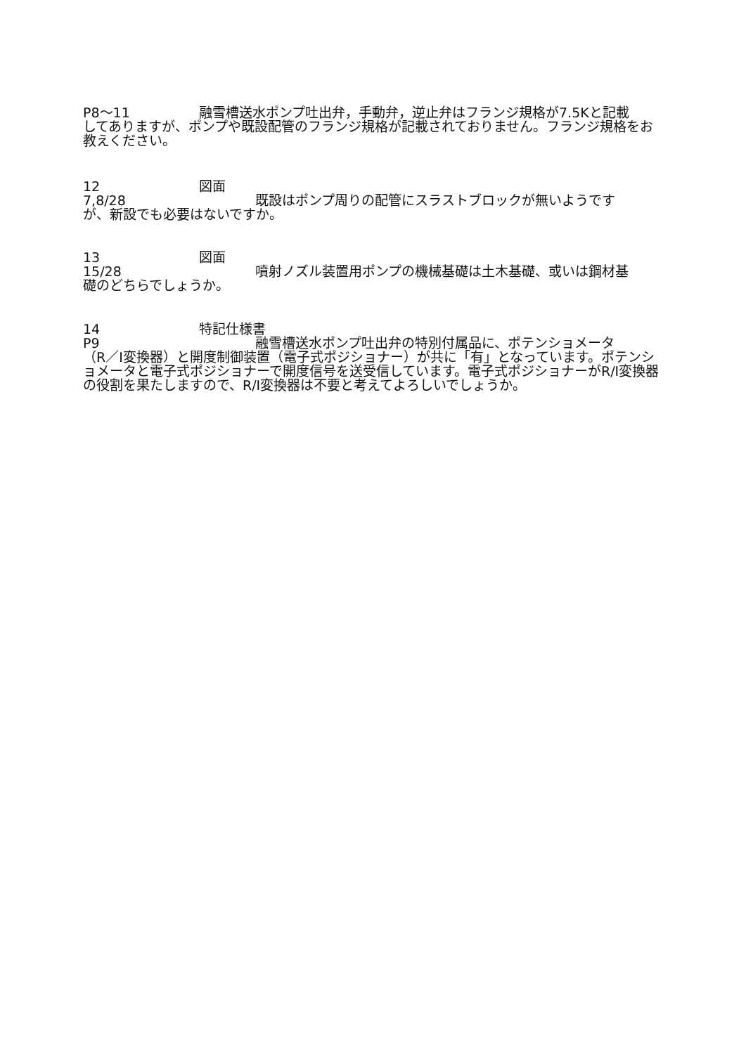P8～11 融雪槽送水ポンプ吐出弁，手動弁，逆止弁はフランジ規格が7.5Kと記載
してありますが、ポンプや既設配管のフランジ規格が記載されておりません。フランジ規格をお教えください。
12 図面
7,8/28 既設はポンプ周りの配管にスラストブロックが無いようです
が、新設でも必要はないですか。
13 図面
15/28 噴射ノズル装置用ポンプの機械基礎は土木基礎、或いは鋼材基
礎のどちらでしょうか。
14 特記仕様書
P9 融雪槽送水ポンプ吐出弁の特別付属品に、ポテンショメータ
（R／I変換器）と開度制御装置（電子式ポジショナー）が共に「有」となっています。ポテンショメータと電子式ポジショナーで開度信号を送受信しています。電子式ポジショナーがR/I変換器の役割を果たしますので、R/I変換器は不要と考えてよろしいでしょうか。